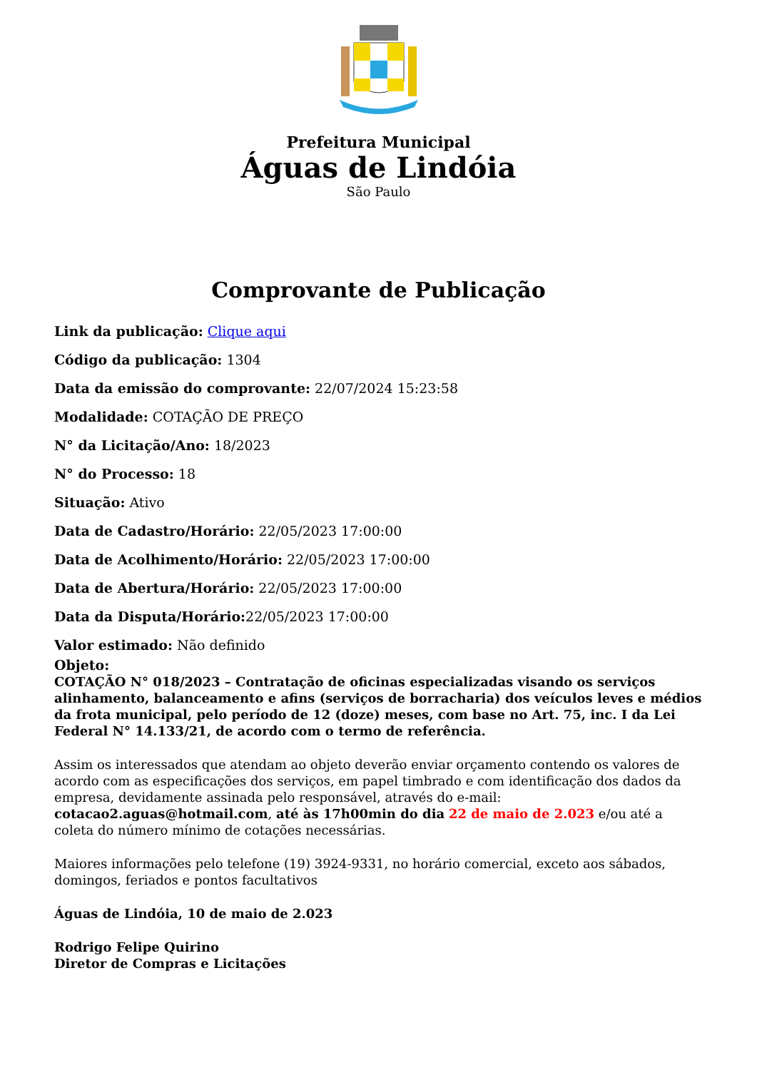Prefeitura Municipal
Águas de Lindóia
São Paulo
Comprovante de Publicação
Link da publicação: Clique aqui
Código da publicação: 1304
Data da emissão do comprovante: 22/07/2024 15:23:58
Modalidade: COTAÇÃO DE PREÇO
N° da Licitação/Ano: 18/2023
N° do Processo: 18
Situação: Ativo
Data de Cadastro/Horário: 22/05/2023 17:00:00
Data de Acolhimento/Horário: 22/05/2023 17:00:00
Data de Abertura/Horário: 22/05/2023 17:00:00
Data da Disputa/Horário: 22/05/2023 17:00:00
Valor estimado: Não definido
Objeto:
COTAÇÃO N° 018/2023 – Contratação de oficinas especializadas visando os serviços alinhamento, balanceamento e afins (serviços de borracharia) dos veículos leves e médios da frota municipal, pelo período de 12 (doze) meses, com base no Art. 75, inc. I da Lei Federal N° 14.133/21, de acordo com o termo de referência.
Assim os interessados que atendam ao objeto deverão enviar orçamento contendo os valores de acordo com as especificações dos serviços, em papel timbrado e com identificação dos dados da empresa, devidamente assinada pelo responsável, através do e-mail: cotacao2.aguas@hotmail.com, até às 17h00min do dia 22 de maio de 2.023 e/ou até a coleta do número mínimo de cotações necessárias.
Maiores informações pelo telefone (19) 3924-9331, no horário comercial, exceto aos sábados, domingos, feriados e pontos facultativos
Águas de Lindóia, 10 de maio de 2.023
Rodrigo Felipe Quirino
Diretor de Compras e Licitações